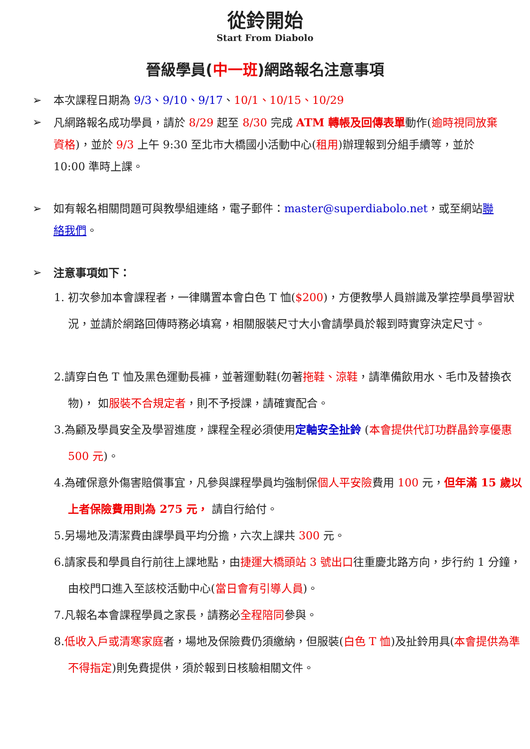從鈴開始
Start From Diabolo
晉級學員(中一班)網路報名注意事項
➢ 本次課程日期為 9/3、9/10、9/17、10/1、10/15、10/29
➢ 凡網路報名成功學員，請於 8/29 起至 8/30 完成 ATM 轉帳及回傳表單動作(逾時視同放棄資格)，並於 9/3 上午 9:30 至北市大橋國小活動中心(租用)辦理報到分組手續等，並於 10:00 準時上課。
➢ 如有報名相關問題可與教學組連絡，電子郵件：master@superdiabolo.net，或至網站聯絡我們。
➢ 注意事項如下：
1. 初次參加本會課程者，一律購置本會白色 T 恤($200)，方便教學人員辦識及掌控學員學習狀況，並請於網路回傳時務必填寫，相關服裝尺寸大小會請學員於報到時實穿決定尺寸。
2.請穿白色 T 恤及黑色運動長褲，並著運動鞋(勿著拖鞋、涼鞋，請準備飲用水、毛巾及替換衣物)， 如服裝不合規定者，則不予授課，請確實配合。
3.為顧及學員安全及學習進度，課程全程必須使用定軸安全扯鈴 (本會提供代訂功群晶鈴享優惠 500 元)。
4.為確保意外傷害賠償事宜，凡參與課程學員均強制保個人平安險費用 100 元，但年滿 15 歲以上者保險費用則為 275 元， 請自行給付。
5.另場地及清潔費由課學員平均分擔，六次上課共 300 元。
6.請家長和學員自行前往上課地點，由捷運大橋頭站 3 號出口往重慶北路方向，步行約 1 分鐘，由校門口進入至該校活動中心(當日會有引導人員)。
7.凡報名本會課程學員之家長，請務必全程陪同參與。
8.低收入戶或清寒家庭者，場地及保險費仍須繳納，但服裝(白色 T 恤)及扯鈴用具(本會提供為準不得指定)則免費提供，須於報到日核驗相關文件。